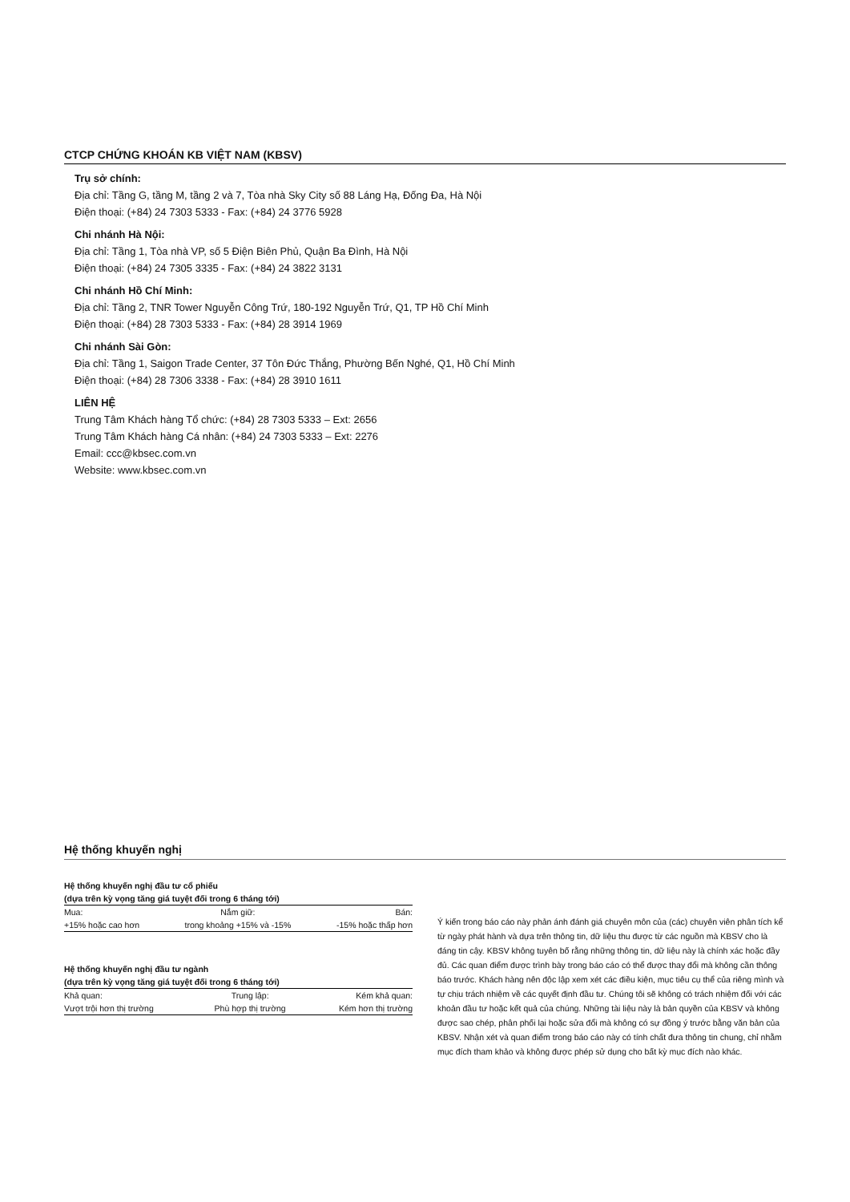CTCP CHỨNG KHOÁN KB VIỆT NAM (KBSV)
Trụ sở chính:
Địa chỉ: Tầng G, tầng M, tầng 2 và 7, Tòa nhà Sky City số 88 Láng Hạ, Đống Đa, Hà Nội
Điện thoại: (+84) 24 7303 5333 - Fax: (+84) 24 3776 5928
Chi nhánh Hà Nội:
Địa chỉ: Tầng 1, Tòa nhà VP, số 5 Điện Biên Phủ, Quận Ba Đình, Hà Nội
Điện thoại: (+84) 24 7305 3335 - Fax: (+84) 24 3822 3131
Chi nhánh Hồ Chí Minh:
Địa chỉ: Tầng 2, TNR Tower Nguyễn Công Trứ, 180-192 Nguyễn Trứ, Q1, TP Hồ Chí Minh
Điện thoại: (+84) 28 7303 5333 - Fax: (+84) 28 3914 1969
Chi nhánh Sài Gòn:
Địa chỉ: Tầng 1, Saigon Trade Center, 37 Tôn Đức Thắng, Phường Bến Nghé, Q1, Hồ Chí Minh
Điện thoại: (+84) 28 7306 3338 - Fax: (+84) 28 3910 1611
LIÊN HỆ
Trung Tâm Khách hàng Tổ chức: (+84) 28 7303 5333 – Ext: 2656
Trung Tâm Khách hàng Cá nhân: (+84) 24 7303 5333 – Ext: 2276
Email: ccc@kbsec.com.vn
Website: www.kbsec.com.vn
Hệ thống khuyến nghị
Hệ thống khuyến nghị đầu tư cổ phiếu
(dựa trên kỳ vọng tăng giá tuyệt đối trong 6 tháng tới)
| Mua: | Nắm giữ: | Bán: |
| +15% hoặc cao hơn | trong khoảng +15% và -15% | -15% hoặc thấp hơn |
Hệ thống khuyến nghị đầu tư ngành
(dựa trên kỳ vọng tăng giá tuyệt đối trong 6 tháng tới)
| Khả quan: | Trung lập: | Kém khả quan: |
| Vượt trội hơn thị trường | Phù hợp thị trường | Kém hơn thị trường |
Ý kiến trong báo cáo này phản ánh đánh giá chuyên môn của (các) chuyên viên phân tích kể từ ngày phát hành và dựa trên thông tin, dữ liệu thu được từ các nguồn mà KBSV cho là đáng tin cậy. KBSV không tuyên bố rằng những thông tin, dữ liệu này là chính xác hoặc đầy đủ. Các quan điểm được trình bày trong báo cáo có thể được thay đổi mà không cần thông báo trước. Khách hàng nên độc lập xem xét các điều kiện, mục tiêu cụ thể của riêng mình và tự chịu trách nhiệm về các quyết định đầu tư. Chúng tôi sẽ không có trách nhiệm đối với các khoản đầu tư hoặc kết quả của chúng. Những tài liệu này là bản quyền của KBSV và không được sao chép, phân phối lại hoặc sửa đổi mà không có sự đồng ý trước bằng văn bản của KBSV. Nhận xét và quan điểm trong báo cáo này có tính chất đưa thông tin chung, chỉ nhằm mục đích tham khảo và không được phép sử dụng cho bất kỳ mục đích nào khác.